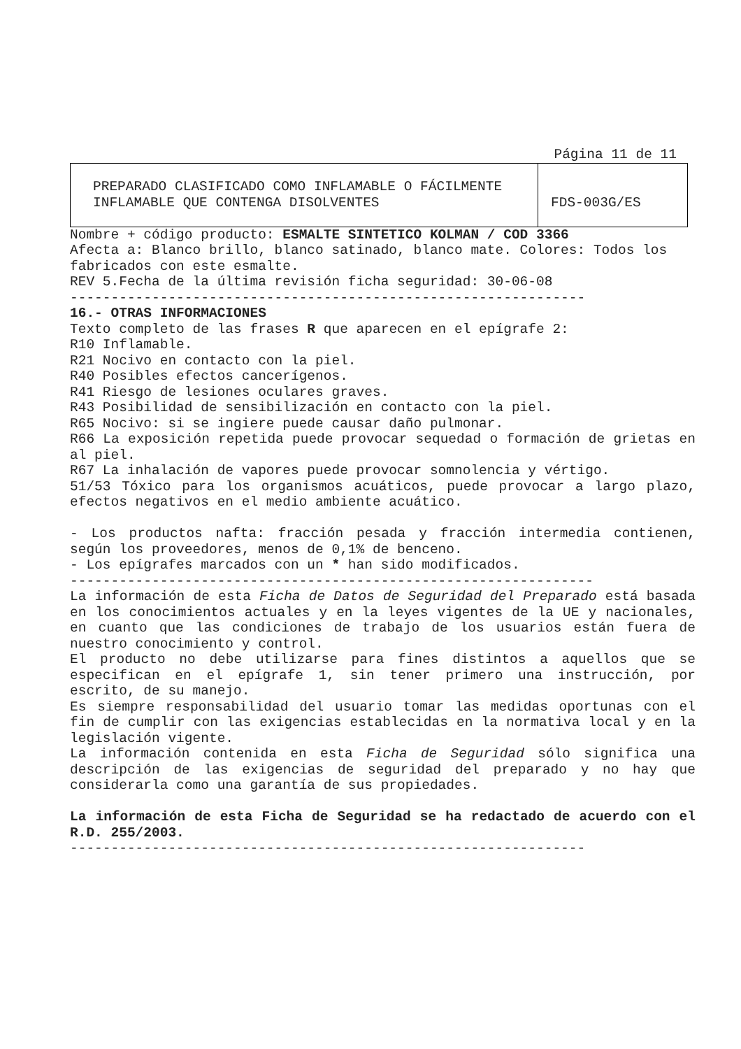Página 11 de 11
| PREPARADO CLASIFICADO COMO INFLAMABLE O FÁCILMENTE INFLAMABLE QUE CONTENGA DISOLVENTES | FDS-003G/ES |
Nombre + código producto: ESMALTE SINTETICO KOLMAN / COD 3366
Afecta a: Blanco brillo, blanco satinado, blanco mate. Colores: Todos los fabricados con este esmalte.
REV 5.Fecha de la última revisión ficha seguridad: 30-06-08
---------------------------------------------------------------
16.- OTRAS INFORMACIONES
Texto completo de las frases R que aparecen en el epígrafe 2:
R10 Inflamable.
R21 Nocivo en contacto con la piel.
R40 Posibles efectos cancerígenos.
R41 Riesgo de lesiones oculares graves.
R43 Posibilidad de sensibilización en contacto con la piel.
R65 Nocivo: si se ingiere puede causar daño pulmonar.
R66 La exposición repetida puede provocar sequedad o formación de grietas en al piel.
R67 La inhalación de vapores puede provocar somnolencia y vértigo.
51/53 Tóxico para los organismos acuáticos, puede provocar a largo plazo, efectos negativos en el medio ambiente acuático.
- Los productos nafta: fracción pesada y fracción intermedia contienen, según los proveedores, menos de 0,1% de benceno.
- Los epígrafes marcados con un * han sido modificados.
----------------------------------------------------------------
La información de esta Ficha de Datos de Seguridad del Preparado está basada en los conocimientos actuales y en la leyes vigentes de la UE y nacionales, en cuanto que las condiciones de trabajo de los usuarios están fuera de nuestro conocimiento y control.
El producto no debe utilizarse para fines distintos a aquellos que se especifican en el epígrafe 1, sin tener primero una instrucción, por escrito, de su manejo.
Es siempre responsabilidad del usuario tomar las medidas oportunas con el fin de cumplir con las exigencias establecidas en la normativa local y en la legislación vigente.
La información contenida en esta Ficha de Seguridad sólo significa una descripción de las exigencias de seguridad del preparado y no hay que considerarla como una garantía de sus propiedades.
La información de esta Ficha de Seguridad se ha redactado de acuerdo con el R.D. 255/2003.
---------------------------------------------------------------